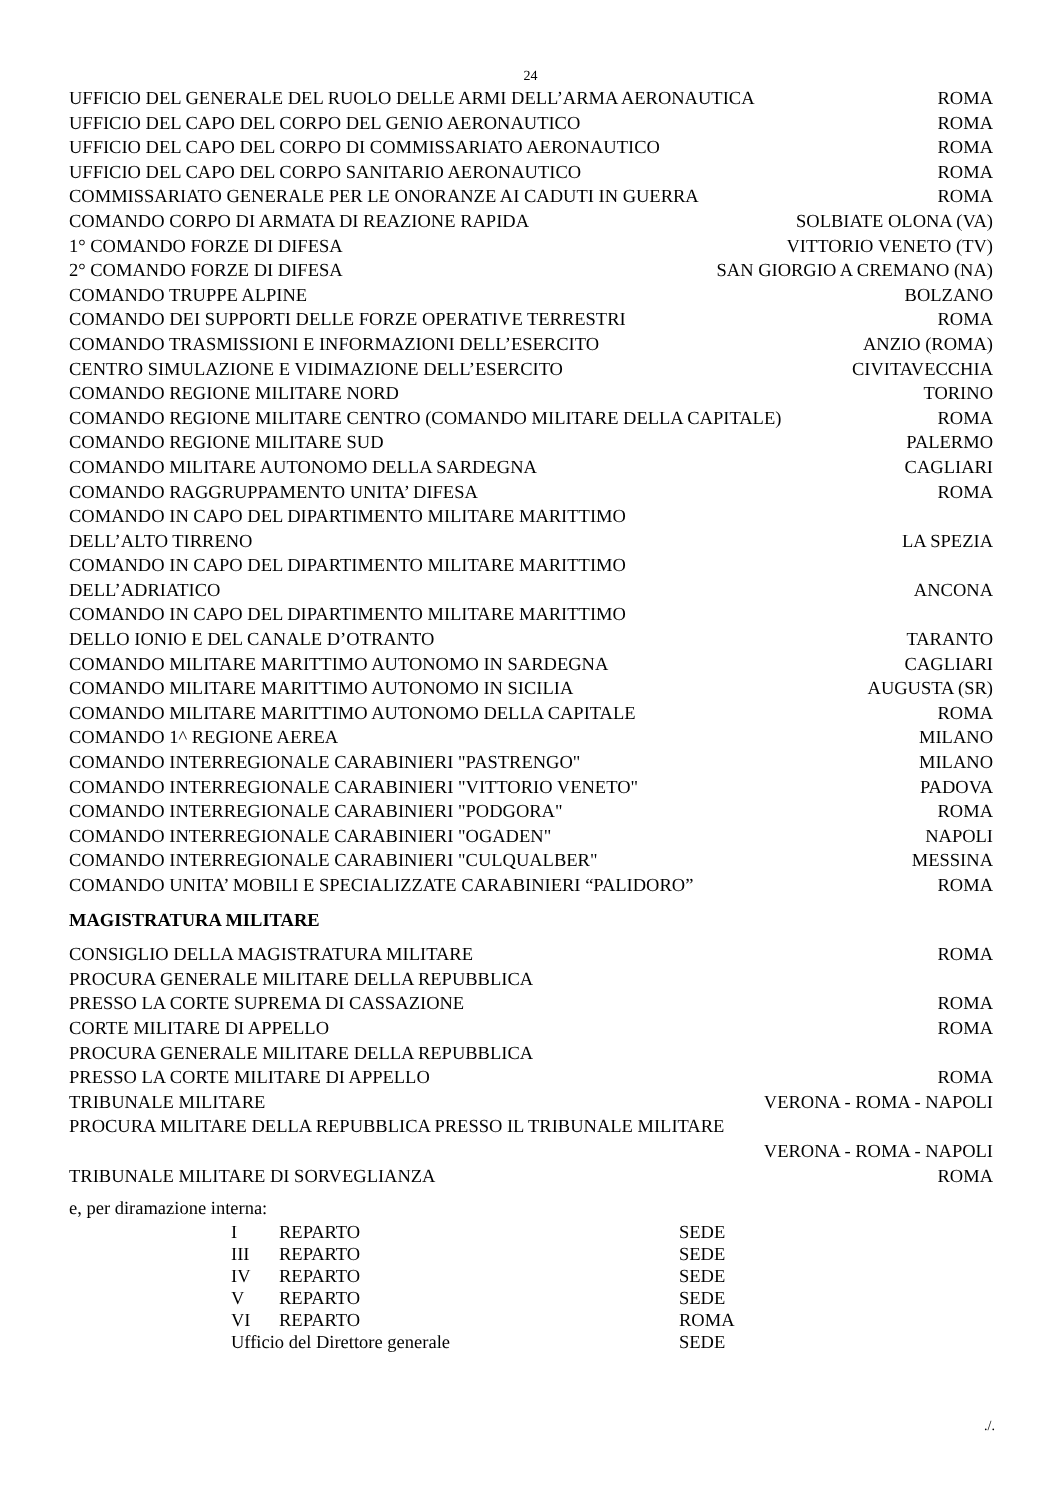24
UFFICIO DEL GENERALE DEL RUOLO DELLE ARMI DELL’ARMA AERONAUTICA ROMA
UFFICIO DEL CAPO DEL CORPO DEL GENIO AERONAUTICO ROMA
UFFICIO DEL CAPO DEL CORPO DI COMMISSARIATO AERONAUTICO ROMA
UFFICIO DEL CAPO DEL CORPO SANITARIO AERONAUTICO ROMA
COMMISSARIATO GENERALE PER LE ONORANZE AI CADUTI IN GUERRA ROMA
COMANDO CORPO DI ARMATA DI REAZIONE RAPIDA SOLBIATE OLONA (VA)
1° COMANDO FORZE DI DIFESA VITTORIO VENETO (TV)
2° COMANDO FORZE DI DIFESA SAN GIORGIO A CREMANO (NA)
COMANDO TRUPPE ALPINE BOLZANO
COMANDO DEI SUPPORTI DELLE FORZE OPERATIVE TERRESTRI ROMA
COMANDO TRASMISSIONI E INFORMAZIONI DELL’ESERCITO ANZIO (ROMA)
CENTRO SIMULAZIONE E VIDIMAZIONE DELL’ESERCITO CIVITAVECCHIA
COMANDO REGIONE MILITARE NORD TORINO
COMANDO REGIONE MILITARE CENTRO (COMANDO MILITARE DELLA CAPITALE) ROMA
COMANDO REGIONE MILITARE SUD PALERMO
COMANDO MILITARE AUTONOMO DELLA SARDEGNA CAGLIARI
COMANDO RAGGRUPPAMENTO UNITA’ DIFESA ROMA
COMANDO IN CAPO DEL DIPARTIMENTO MILITARE MARITTIMO
DELL’ALTO TIRRENO LA SPEZIA
COMANDO IN CAPO DEL DIPARTIMENTO MILITARE MARITTIMO
DELL’ADRIATICO ANCONA
COMANDO IN CAPO DEL DIPARTIMENTO MILITARE MARITTIMO
DELLO IONIO E DEL CANALE D’OTRANTO TARANTO
COMANDO MILITARE MARITTIMO AUTONOMO IN SARDEGNA CAGLIARI
COMANDO MILITARE MARITTIMO AUTONOMO IN SICILIA AUGUSTA (SR)
COMANDO MILITARE MARITTIMO AUTONOMO DELLA CAPITALE ROMA
COMANDO 1^ REGIONE AEREA MILANO
COMANDO INTERREGIONALE CARABINIERI "PASTRENGO" MILANO
COMANDO INTERREGIONALE CARABINIERI "VITTORIO VENETO" PADOVA
COMANDO INTERREGIONALE CARABINIERI "PODGORA" ROMA
COMANDO INTERREGIONALE CARABINIERI "OGADEN" NAPOLI
COMANDO INTERREGIONALE CARABINIERI "CULQUALBER" MESSINA
COMANDO UNITA’ MOBILI E SPECIALIZZATE CARABINIERI “PALIDORO” ROMA
MAGISTRATURA MILITARE
CONSIGLIO DELLA MAGISTRATURA MILITARE ROMA
PROCURA GENERALE MILITARE DELLA REPUBBLICA
PRESSO LA CORTE SUPREMA DI CASSAZIONE ROMA
CORTE MILITARE DI APPELLO ROMA
PROCURA GENERALE MILITARE DELLA REPUBBLICA
PRESSO LA CORTE MILITARE DI APPELLO ROMA
TRIBUNALE MILITARE VERONA - ROMA - NAPOLI
PROCURA MILITARE DELLA REPUBBLICA PRESSO IL TRIBUNALE MILITARE
VERONA - ROMA - NAPOLI
TRIBUNALE MILITARE DI SORVEGLIANZA ROMA
e, per diramazione interna:
I REPARTO SEDE
III REPARTO SEDE
IV REPARTO SEDE
V REPARTO SEDE
VI REPARTO ROMA
Ufficio del Direttore generale SEDE
./.